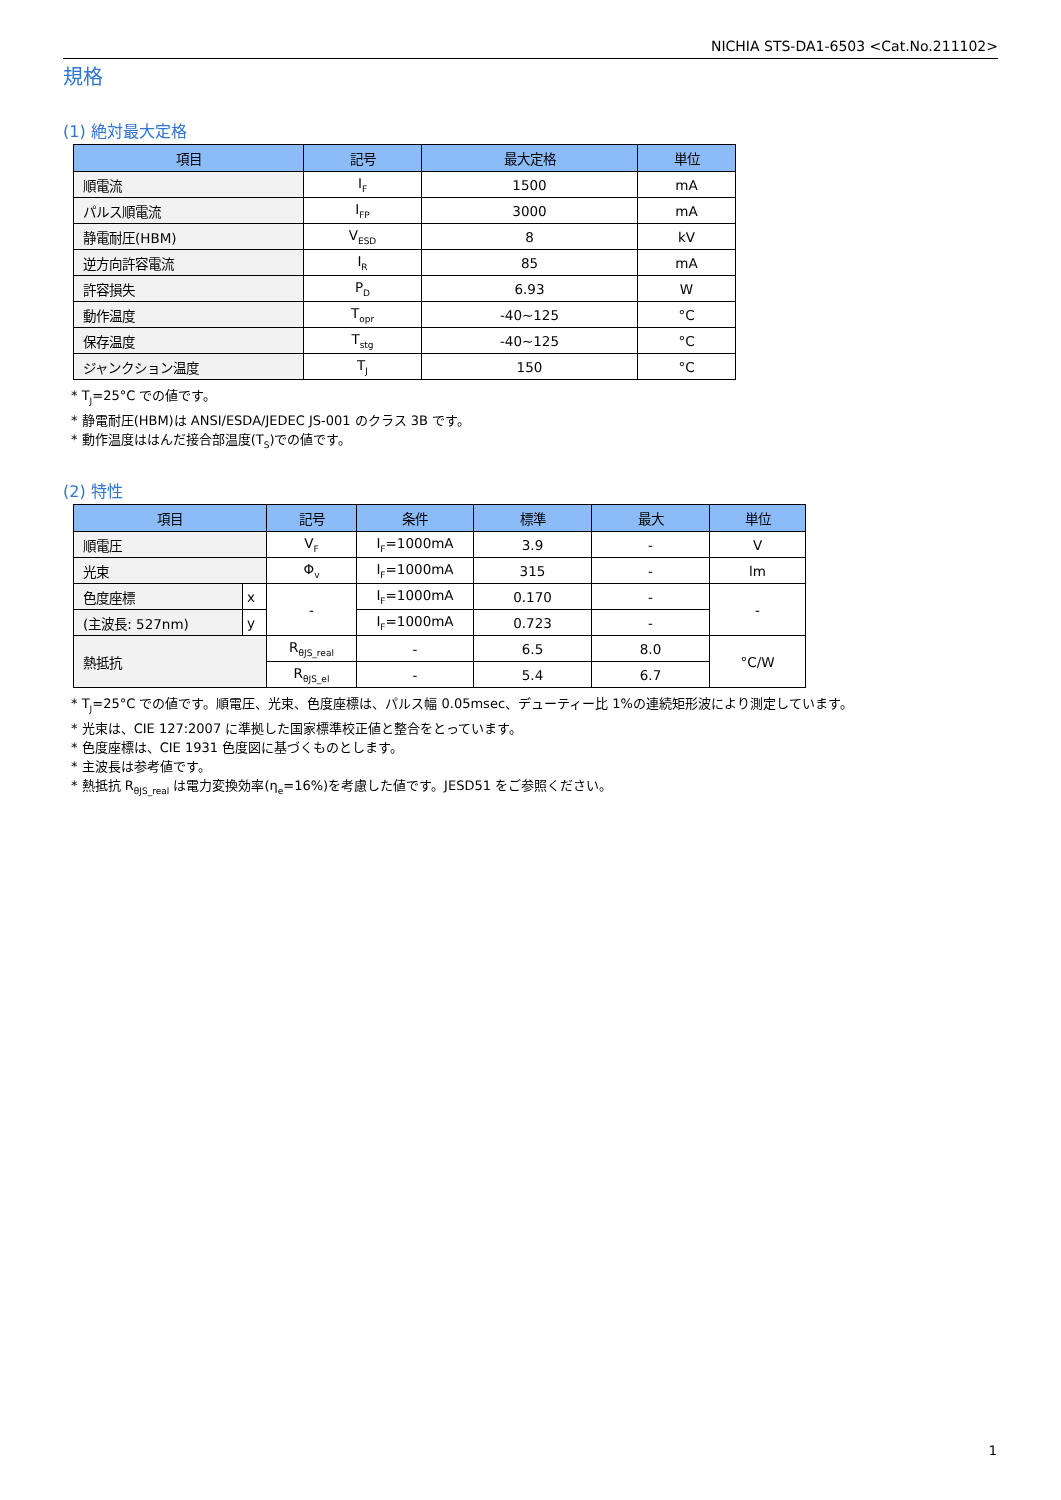NICHIA STS-DA1-6503 <Cat.No.211102>
規格
(1) 絶対最大定格
| 項目 | 記号 | 最大定格 | 単位 |
| --- | --- | --- | --- |
| 順電流 | I<sub>F</sub> | 1500 | mA |
| パルス順電流 | I<sub>FP</sub> | 3000 | mA |
| 静電耐圧(HBM) | V<sub>ESD</sub> | 8 | kV |
| 逆方向許容電流 | I<sub>R</sub> | 85 | mA |
| 許容損失 | P<sub>D</sub> | 6.93 | W |
| 動作温度 | T<sub>opr</sub> | -40~125 | °C |
| 保存温度 | T<sub>stg</sub> | -40~125 | °C |
| ジャンクション温度 | T<sub>J</sub> | 150 | °C |
* T<sub>J</sub>=25°C での値です。
* 静電耐圧(HBM)は ANSI/ESDA/JEDEC JS-001 のクラス 3B です。
* 動作温度ははんだ接合部温度(T<sub>S</sub>)での値です。
(2) 特性
| 項目 | | 記号 | 条件 | 標準 | 最大 | 単位 |
| --- | --- | --- | --- | --- | --- | --- |
| 順電圧 | | V<sub>F</sub> | I<sub>F</sub>=1000mA | 3.9 | - | V |
| 光束 | | Φ<sub>v</sub> | I<sub>F</sub>=1000mA | 315 | - | lm |
| 色度座標 | x | - | I<sub>F</sub>=1000mA | 0.170 | - | - |
| (主波長: 527nm) | y | | I<sub>F</sub>=1000mA | 0.723 | - | |
| 熱抵抗 | | R<sub>θJS_real</sub> | - | 6.5 | 8.0 | °C/W |
| | | R<sub>θJS_el</sub> | - | 5.4 | 6.7 | |
* T<sub>J</sub>=25°C での値です。順電圧、光束、色度座標は、パルス幅 0.05msec、デューティー比 1%の連続矩形波により測定しています。
* 光束は、CIE 127:2007 に準拠した国家標準校正値と整合をとっています。
* 色度座標は、CIE 1931 色度図に基づくものとします。
* 主波長は参考値です。
* 熱抵抗 R<sub>θJS_real</sub> は電力変換効率(η<sub>e</sub>=16%)を考慮した値です。JESD51 をご参照ください。
1